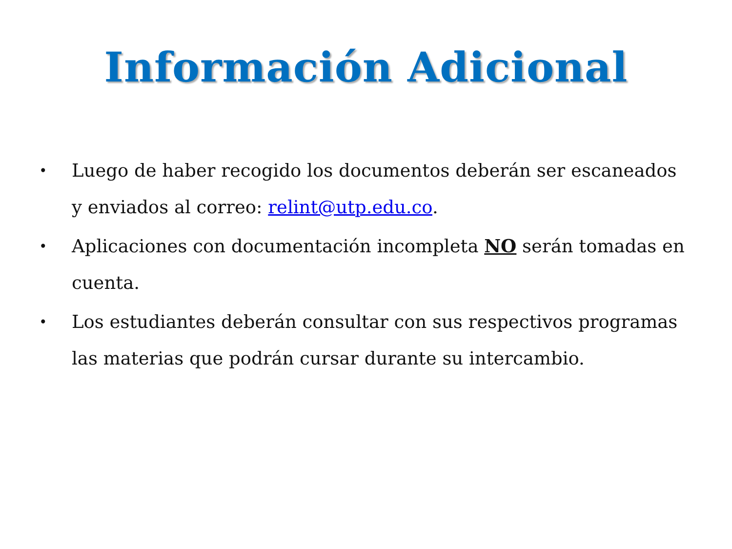Información Adicional
• Luego de haber recogido los documentos deberán ser escaneados y enviados al correo: relint@utp.edu.co.
• Aplicaciones con documentación incompleta NO serán tomadas en cuenta.
• Los estudiantes deberán consultar con sus respectivos programas las materias que podrán cursar durante su intercambio.